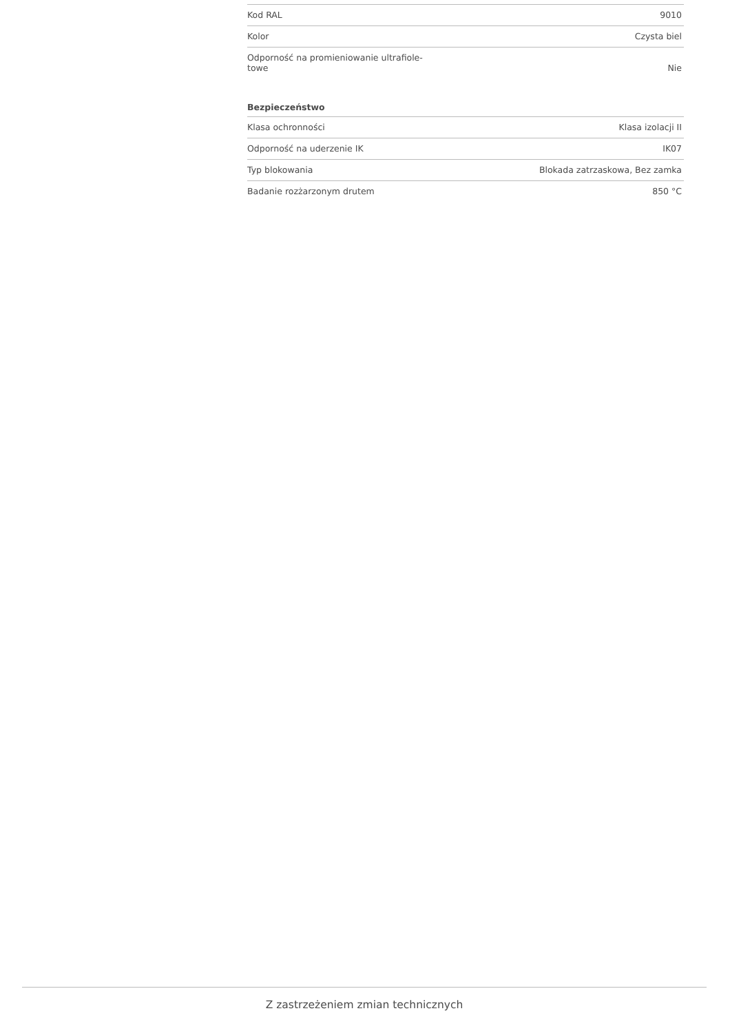| Kod RAL | 9010 |
| Kolor | Czysta biel |
| Odporność na promieniowanie ultrafiole- towe | Nie |
Bezpieczeństwo
| Klasa ochronności | Klasa izolacji II |
| Odporność na uderzenie IK | IK07 |
| Typ blokowania | Blokada zatrzaskowa, Bez zamka |
| Badanie rozżarzonym drutem | 850 °C |
Z zastrzeżeniem zmian technicznych